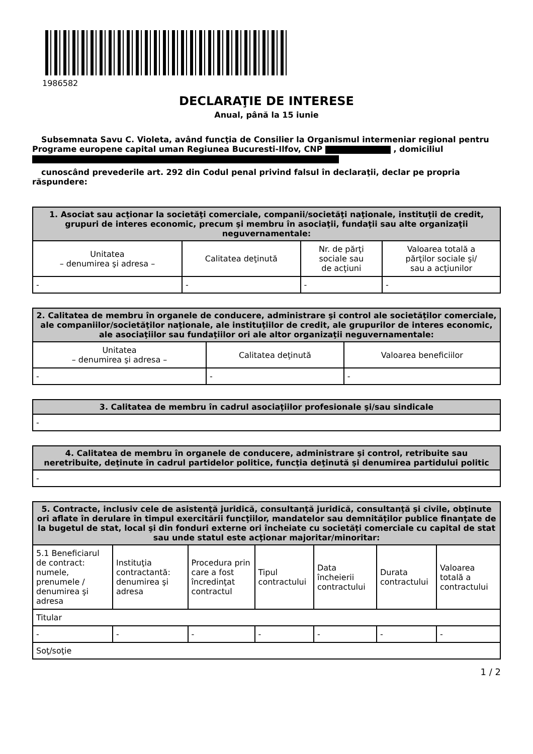1986582
DECLARAŢIE DE INTERESE
Anual, până la 15 iunie
Subsemnata Savu C. Violeta, având funcţia de Consilier la Organismul intermeniar regional pentru Programe europene capital uman Regiunea Bucuresti-Ilfov, CNP , domiciliul
cunoscând prevederile art. 292 din Codul penal privind falsul în declaraţii, declar pe propria răspundere:
| 1. Asociat sau acţionar la societăţi comerciale, companii/societăţi naţionale, instituţii de credit, grupuri de interes economic, precum şi membru în asociaţii, fundaţii sau alte organizaţii neguvernamentale: | | | |
| --- | --- | --- | --- |
| Unitatea – denumirea şi adresa – | Calitatea deţinută | Nr. de părţi sociale sau de acţiuni | Valoarea totală a părţilor sociale şi/ sau a acţiunilor |
| - | - | - | - |
| 2. Calitatea de membru în organele de conducere, administrare şi control ale societăţilor comerciale, ale companiilor/societăţilor naţionale, ale instituţiilor de credit, ale grupurilor de interes economic, ale asociaţiilor sau fundaţiilor ori ale altor organizaţii neguvernamentale: | | |
| --- | --- | --- |
| Unitatea – denumirea şi adresa – | Calitatea deţinută | Valoarea beneficiilor |
| - | - | - |
| 3. Calitatea de membru în cadrul asociaţiilor profesionale şi/sau sindicale |
| --- |
| - |
| 4. Calitatea de membru în organele de conducere, administrare şi control, retribuite sau neretribuite, deţinute în cadrul partidelor politice, funcţia deţinută şi denumirea partidului politic |
| --- |
| - |
| 5. Contracte, inclusiv cele de asistenţă juridică, consultanţă juridică, consultanţă şi civile, obţinute ori aflate în derulare în timpul exercitării funcţiilor, mandatelor sau demnităţilor publice finanţate de la bugetul de stat, local şi din fonduri externe ori încheiate cu societăţi comerciale cu capital de stat sau unde statul este acţionar majoritar/minoritar: | | | | | | |
| --- | --- | --- | --- | --- | --- | --- |
| 5.1 Beneficiarul de contract: numele, prenumele / denumirea şi adresa | Instituţia contractantă: denumirea şi adresa | Procedura prin care a fost încredinţat contractul | Tipul contractului | Data încheierii contractului | Durata contractului | Valoarea totală a contractului |
| Titular | | | | | | |
| - | - | - | - | - | - | - |
| Soţ/soţie | | | | | | |
1 / 2